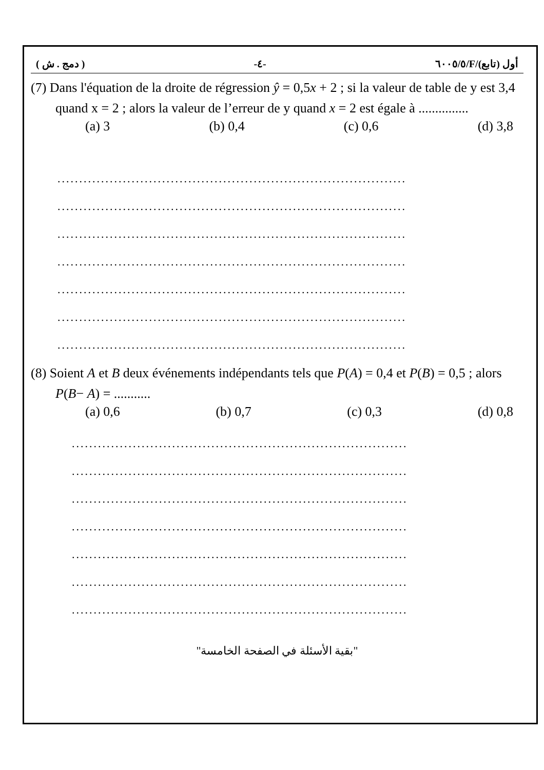( دمج . ش ) -٤- ٦٠٠٥/٥/F/أول (تابع)
(7) Dans l'équation de la droite de régression ŷ = 0,5x + 2 ; si la valeur de table de y est 3,4 quand x = 2 ; alors la valeur de l’erreur de y quand x = 2 est égale à ...............
(a) 3 (b) 0,4 (c) 0,6 (d) 3,8
................................................................................
................................................................................
................................................................................
................................................................................
................................................................................
................................................................................
................................................................................
(8) Soient A et B deux événements indépendants tels que P(A) = 0,4 et P(B) = 0,5 ; alors P(B− A) = ...........
(a) 0,6 (b) 0,7 (c) 0,3 (d) 0,8
.............................................................................
.............................................................................
.............................................................................
.............................................................................
.............................................................................
.............................................................................
.............................................................................
"بقية الأسئلة في الصفحة الخامسة"